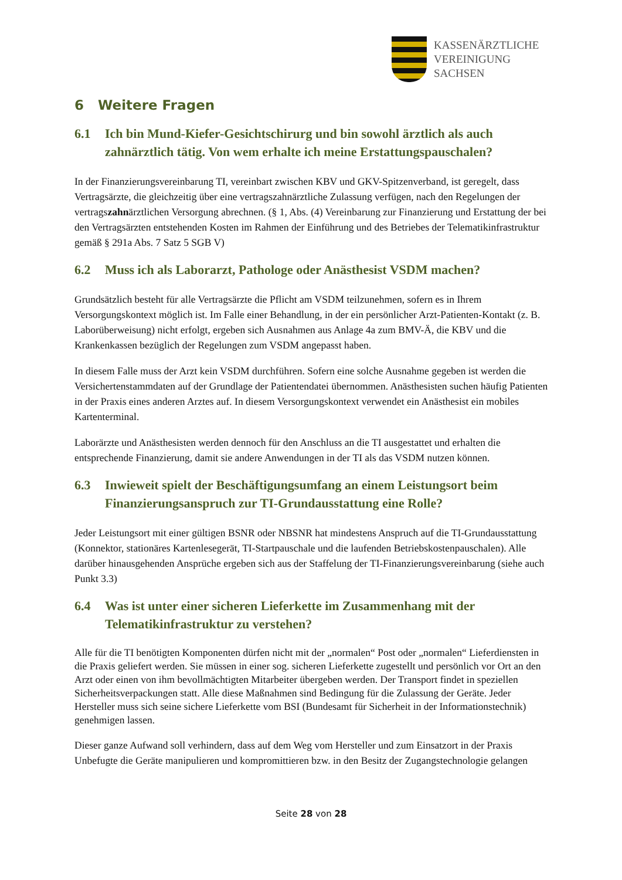KASSENÄRZTLICHE
VEREINIGUNG
SACHSEN
6 Weitere Fragen
6.1 Ich bin Mund-Kiefer-Gesichtschirurg und bin sowohl ärztlich als auch zahnärztlich tätig. Von wem erhalte ich meine Erstattungspauschalen?
In der Finanzierungsvereinbarung TI, vereinbart zwischen KBV und GKV-Spitzenverband, ist geregelt, dass Vertragsärzte, die gleichzeitig über eine vertragszahnärztliche Zulassung verfügen, nach den Regelungen der vertragszahnärztlichen Versorgung abrechnen. (§ 1, Abs. (4) Vereinbarung zur Finanzierung und Erstattung der bei den Vertragsärzten entstehenden Kosten im Rahmen der Einführung und des Betriebes der Telematikinfrastruktur gemäß § 291a Abs. 7 Satz 5 SGB V)
6.2 Muss ich als Laborarzt, Pathologe oder Anästhesist VSDM machen?
Grundsätzlich besteht für alle Vertragsärzte die Pflicht am VSDM teilzunehmen, sofern es in Ihrem Versorgungskontext möglich ist. Im Falle einer Behandlung, in der ein persönlicher Arzt-Patienten-Kontakt (z. B. Laborüberweisung) nicht erfolgt, ergeben sich Ausnahmen aus Anlage 4a zum BMV-Ä, die KBV und die Krankenkassen bezüglich der Regelungen zum VSDM angepasst haben.
In diesem Falle muss der Arzt kein VSDM durchführen. Sofern eine solche Ausnahme gegeben ist werden die Versichertenstammdaten auf der Grundlage der Patientendatei übernommen. Anästhesisten suchen häufig Patienten in der Praxis eines anderen Arztes auf. In diesem Versorgungskontext verwendet ein Anästhesist ein mobiles Kartenterminal.
Laborärzte und Anästhesisten werden dennoch für den Anschluss an die TI ausgestattet und erhalten die entsprechende Finanzierung, damit sie andere Anwendungen in der TI als das VSDM nutzen können.
6.3 Inwieweit spielt der Beschäftigungsumfang an einem Leistungsort beim Finanzierungsanspruch zur TI-Grundausstattung eine Rolle?
Jeder Leistungsort mit einer gültigen BSNR oder NBSNR hat mindestens Anspruch auf die TI-Grundausstattung (Konnektor, stationäres Kartenlesegerät, TI-Startpauschale und die laufenden Betriebskostenpauschalen). Alle darüber hinausgehenden Ansprüche ergeben sich aus der Staffelung der TI-Finanzierungsvereinbarung (siehe auch Punkt 3.3)
6.4 Was ist unter einer sicheren Lieferkette im Zusammenhang mit der Telematikinfrastruktur zu verstehen?
Alle für die TI benötigten Komponenten dürfen nicht mit der „normalen“ Post oder „normalen“ Lieferdiensten in die Praxis geliefert werden. Sie müssen in einer sog. sicheren Lieferkette zugestellt und persönlich vor Ort an den Arzt oder einen von ihm bevollmächtigten Mitarbeiter übergeben werden. Der Transport findet in speziellen Sicherheitsverpackungen statt. Alle diese Maßnahmen sind Bedingung für die Zulassung der Geräte. Jeder Hersteller muss sich seine sichere Lieferkette vom BSI (Bundesamt für Sicherheit in der Informationstechnik) genehmigen lassen.
Dieser ganze Aufwand soll verhindern, dass auf dem Weg vom Hersteller und zum Einsatzort in der Praxis Unbefugte die Geräte manipulieren und kompromittieren bzw. in den Besitz der Zugangstechnologie gelangen
Seite 28 von 28